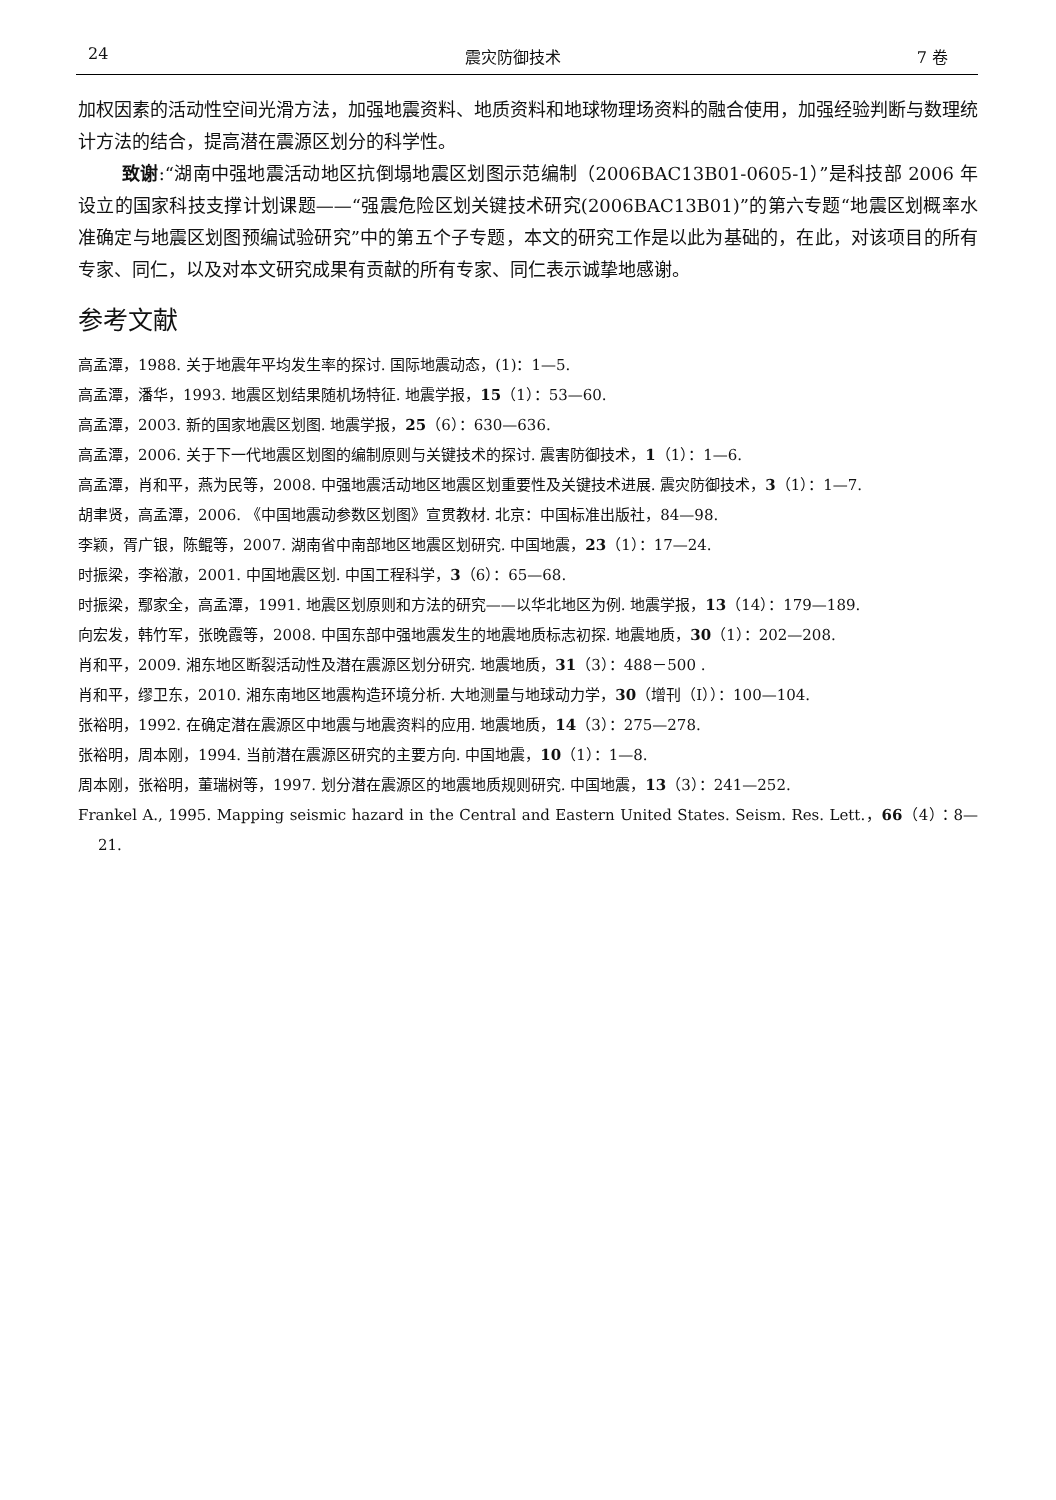24 震灾防御技术 7 卷
加权因素的活动性空间光滑方法，加强地震资料、地质资料和地球物理场资料的融合使用，加强经验判断与数理统计方法的结合，提高潜在震源区划分的科学性。
致谢:“湖南中强地震活动地区抗倒塌地震区划图示范编制（2006BAC13B01-0605-1）”是科技部 2006 年设立的国家科技支撑计划课题——“强震危险区划关键技术研究(2006BAC13B01)”的第六专题“地震区划概率水准确定与地震区划图预编试验研究”中的第五个子专题，本文的研究工作是以此为基础的，在此，对该项目的所有专家、同仁，以及对本文研究成果有贡献的所有专家、同仁表示诚挚地感谢。
参考文献
高孟潭，1988. 关于地震年平均发生率的探讨. 国际地震动态，(1)：1—5.
高孟潭，潘华，1993. 地震区划结果随机场特征. 地震学报，15（1）：53—60.
高孟潭，2003. 新的国家地震区划图. 地震学报，25（6）：630—636.
高孟潭，2006. 关于下一代地震区划图的编制原则与关键技术的探讨. 震害防御技术，1（1）：1—6.
高孟潭，肖和平，燕为民等，2008. 中强地震活动地区地震区划重要性及关键技术进展. 震灾防御技术，3（1）：1—7.
胡聿贤，高孟潭，2006. 《中国地震动参数区划图》宣贯教材. 北京：中国标准出版社，84—98.
李颖，胥广银，陈鲲等，2007. 湖南省中南部地区地震区划研究. 中国地震，23（1）：17—24.
时振梁，李裕澈，2001. 中国地震区划. 中国工程科学，3（6）：65—68.
时振梁，鄢家全，高孟潭，1991. 地震区划原则和方法的研究——以华北地区为例. 地震学报，13（14）：179—189.
向宏发，韩竹军，张晚霞等，2008. 中国东部中强地震发生的地震地质标志初探. 地震地质，30（1）：202—208.
肖和平，2009. 湘东地区断裂活动性及潜在震源区划分研究. 地震地质，31（3）：488－500 .
肖和平，缪卫东，2010. 湘东南地区地震构造环境分析. 大地测量与地球动力学，30（增刊（I））：100—104.
张裕明，1992. 在确定潜在震源区中地震与地震资料的应用. 地震地质，14（3）：275—278.
张裕明，周本刚，1994. 当前潜在震源区研究的主要方向. 中国地震，10（1）：1—8.
周本刚，张裕明，董瑞树等，1997. 划分潜在震源区的地震地质规则研究. 中国地震，13（3）：241—252.
Frankel A., 1995. Mapping seismic hazard in the Central and Eastern United States. Seism. Res. Lett.，66（4）：8—21.